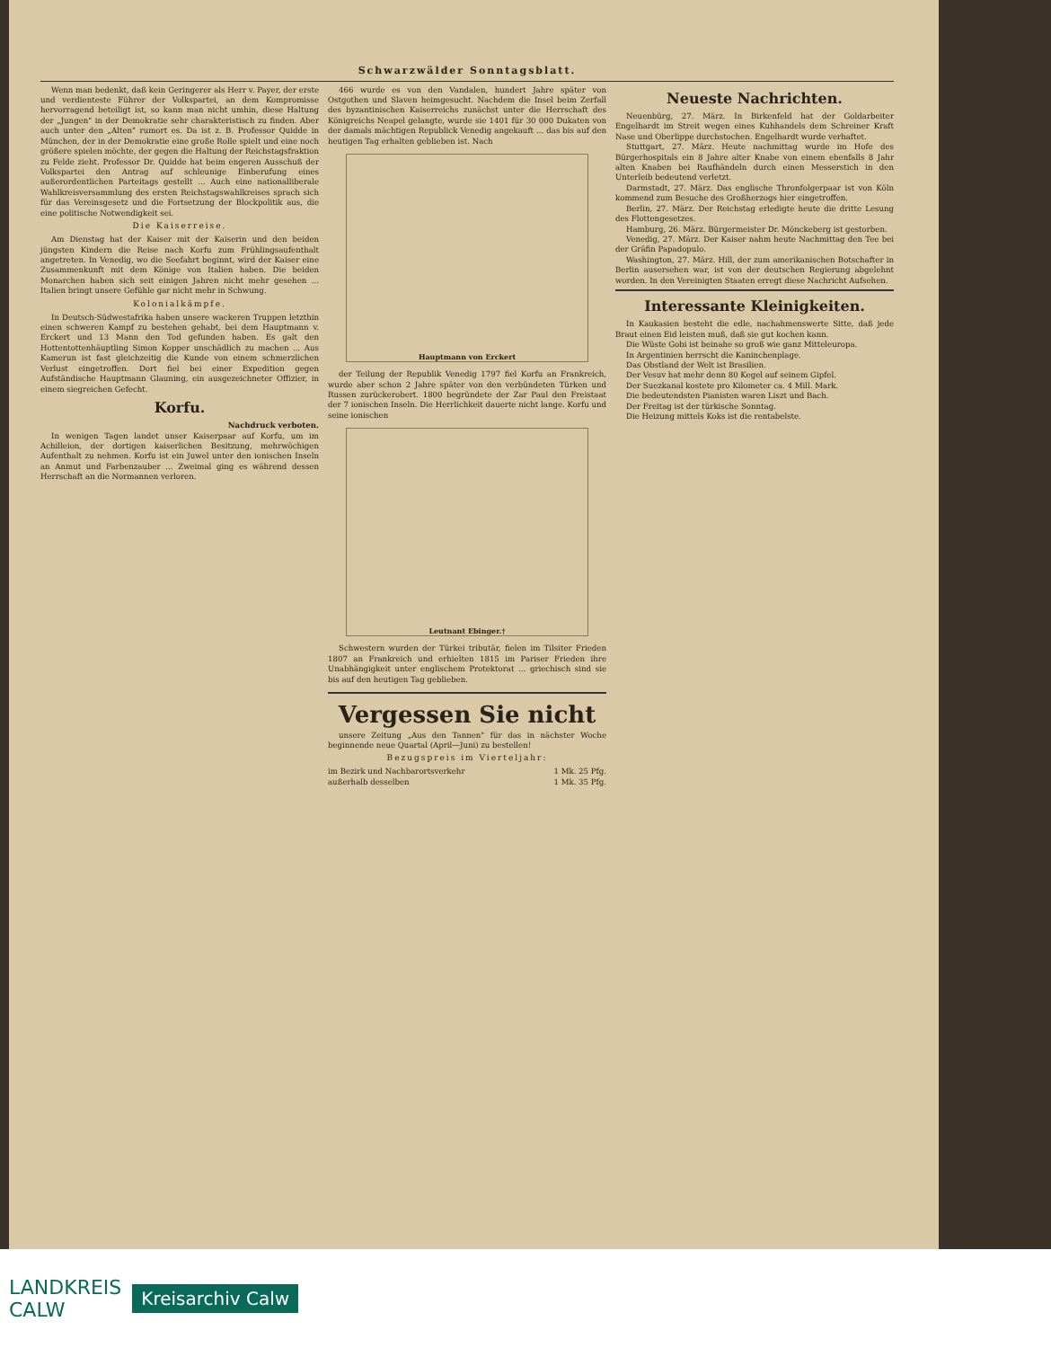Schwarzwälder Sonntagsblatt.
Wenn man bedenkt, daß kein Geringerer als Herr v. Payer, der erste und verdienteste Führer der Volkspartei, an dem Kompromisse hervorragend beteiligt ist, so kann man nicht umhin, diese Haltung der „Jungen" in der Demokratie sehr charakteristisch zu finden. Aber auch unter den „Alten" rumort es. Da ist z. B. Professor Quidde in München, der in der Demokratie eine große Rolle spielt und eine noch größere spielen möchte, der gegen die Haltung der Reichstagsfraktion zu Felde zieht. Professor Dr. Quidde hat beim engeren Ausschuß der Volkspartei den Antrag auf schleunige Einberufung eines außerordentlichen Parteitags gestellt ... Auch eine nationalliberale Wahlkreisversammlung des ersten Reichstagswahlkreises sprach sich für das Vereinsgesetz und die Fortsetzung der Blockpolitik aus, die eine politische Notwendigkeit sei.
Die Kaiserreise.
Am Dienstag hat der Kaiser mit der Kaiserin und den beiden jüngsten Kindern die Reise nach Korfu zum Frühlingsaufenthalt angetreten. In Venedig, wo die Seefahrt beginnt, wird der Kaiser eine Zusammenkunft mit dem Könige von Italien haben. Die beiden Monarchen haben sich seit einigen Jahren nicht mehr gesehen ... Italien bringt unsere Gefühle gar nicht mehr in Schwung.
Kolonialkämpfe.
In Deutsch-Südwestafrika haben unsere wackeren Truppen letzthin einen schweren Kampf zu bestehen gehabt, bei dem Hauptmann v. Erckert und 13 Mann den Tod gefunden haben. Es galt den Hottentottenhäuptling Simon Kopper unschädlich zu machen ... Aus Kamerun ist fast gleichzeitig die Kunde von einem schmerzlichen Verlust eingetroffen. Dort fiel bei einer Expedition gegen Aufständische Hauptmann Glauning, ein ausgezeichneter Offizier, in einem siegreichen Gefecht.
Korfu.
Nachdruck verboten.
In wenigen Tagen landet unser Kaiserpaar auf Korfu, um im Achilleion, der dortigen kaiserlichen Besitzung, mehrwöchigen Aufenthalt zu nehmen. Korfu ist ein Juwel unter den ionischen Inseln an Anmut und Farbenzauber ... Zweimal ging es während dessen Herrschaft an die Normannen verloren.
466 wurde es von den Vandalen, hundert Jahre später von Ostgothen und Slaven heimgesucht. Nachdem die Insel beim Zerfall des byzantinischen Kaiserreichs zunächst unter die Herrschaft des Königreichs Neapel gelangte, wurde sie 1401 für 30 000 Dukaten von der damals mächtigen Republick Venedig angekauft ... das bis auf den heutigen Tag erhalten geblieben ist. Nach
Hauptmann von Erckert
der Teilung der Republik Venedig 1797 fiel Korfu an Frankreich, wurde aber schon 2 Jahre später von den verbündeten Türken und Russen zurückerobert. 1800 begründete der Zar Paul den Freistaat der 7 ionischen Inseln. Die Herrlichkeit dauerte nicht lange. Korfu und seine ionischen
Leutnant Ebinger.†
Schwestern wurden der Türkei tributär, fielen im Tilsiter Frieden 1807 an Frankreich und erhielten 1815 im Pariser Frieden ihre Unabhängigkeit unter englischem Protektorat ... griechisch sind sie bis auf den heutigen Tag geblieben.
Vergessen Sie nicht
unsere Zeitung „Aus den Tannen" für das in nächster Woche beginnende neue Quartal (April—Juni) zu bestellen!
Bezugspreis im Vierteljahr:
im Bezirk und Nachbarortsverkehr 1 Mk. 25 Pfg.
außerhalb desselben 1 Mk. 35 Pfg.
Neueste Nachrichten.
Neuenbürg, 27. März. In Birkenfeld hat der Goldarbeiter Engelhardt im Streit wegen eines Kuhhandels dem Schreiner Kraft Nase und Oberlippe durchstochen. Engelhardt wurde verhaftet.
Stuttgart, 27. März. Heute nachmittag wurde im Hofe des Bürgerhospitals ein 8 Jahre alter Knabe von einem ebenfalls 8 Jahr alten Knaben bei Raufhändeln durch einen Messerstich in den Unterleib bedeutend verletzt.
Darmstadt, 27. März. Das englische Thronfolgerpaar ist von Köln kommend zum Besuche des Großherzogs hier eingetroffen.
Berlin, 27. März. Der Reichstag erledigte heute die dritte Lesung des Flottengesetzes.
Hamburg, 26. März. Bürgermeister Dr. Mönckeberg ist gestorben.
Venedig, 27. März. Der Kaiser nahm heute Nachmittag den Tee bei der Gräfin Papadopulo.
Washington, 27. März. Hill, der zum amerikanischen Botschafter in Berlin ausersehen war, ist von der deutschen Regierung abgelehnt worden. In den Vereinigten Staaten erregt diese Nachricht Aufsehen.
Interessante Kleinigkeiten.
In Kaukasien besteht die edle, nachahmenswerte Sitte, daß jede Braut einen Eid leisten muß, daß sie gut kochen kann.
Die Wüste Gobi ist beinahe so groß wie ganz Mitteleuropa.
In Argentinien herrscht die Kaninchenplage.
Das Obstland der Welt ist Brasilien.
Der Vesuv hat mehr denn 80 Kegel auf seinem Gipfel.
Der Suezkanal kostete pro Kilometer ca. 4 Mill. Mark.
Die bedeutendsten Pianisten waren Liszt und Bach.
Der Freitag ist der türkische Sonntag.
Die Heizung mittels Koks ist die rentabelste.
LANDKREIS
CALW Kreisarchiv Calw